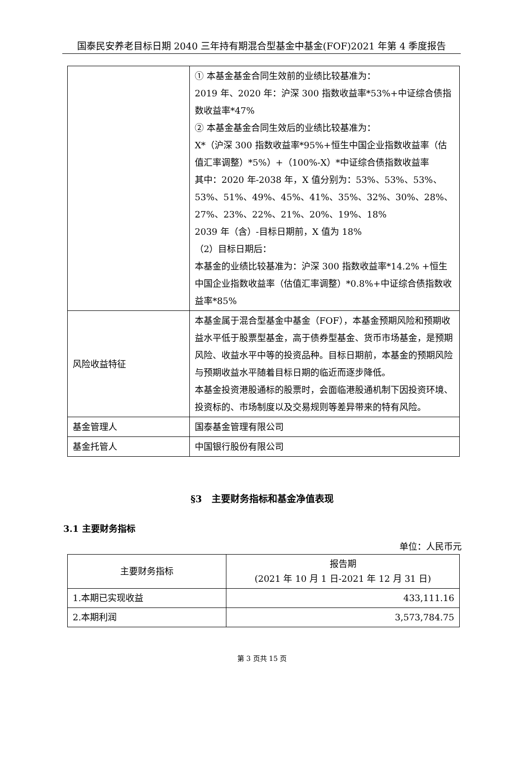国泰民安养老目标日期 2040 三年持有期混合型基金中基金(FOF)2021 年第 4 季度报告
| | ① 本基金基金合同生效前的业绩比较基准为： 2019 年、2020 年：沪深 300 指数收益率*53%+中证综合债指数收益率*47% ② 本基金基金合同生效后的业绩比较基准为： X*（沪深 300 指数收益率*95%+恒生中国企业指数收益率（估值汇率调整）*5%）+（100%-X）*中证综合债指数收益率 其中：2020 年-2038 年，X 值分别为：53%、53%、53%、53%、51%、49%、45%、41%、35%、32%、30%、28%、27%、23%、22%、21%、20%、19%、18% 2039 年（含）-目标日期前，X 值为 18% （2）目标日期后： 本基金的业绩比较基准为：沪深 300 指数收益率*14.2% +恒生中国企业指数收益率（估值汇率调整）*0.8%+中证综合债指数收益率*85% |
| 风险收益特征 | 本基金属于混合型基金中基金（FOF），本基金预期风险和预期收益水平低于股票型基金，高于债券型基金、货币市场基金，是预期风险、收益水平中等的投资品种。目标日期前，本基金的预期风险与预期收益水平随着目标日期的临近而逐步降低。 本基金投资港股通标的股票时，会面临港股通机制下因投资环境、投资标的、市场制度以及交易规则等差异带来的特有风险。 |
| 基金管理人 | 国泰基金管理有限公司 |
| 基金托管人 | 中国银行股份有限公司 |
§3　主要财务指标和基金净值表现
3.1 主要财务指标
单位：人民币元
| 主要财务指标 | 报告期 (2021 年 10 月 1 日-2021 年 12 月 31 日) |
| --- | --- |
| 1.本期已实现收益 | 433,111.16 |
| 2.本期利润 | 3,573,784.75 |
第 3 页共 15 页